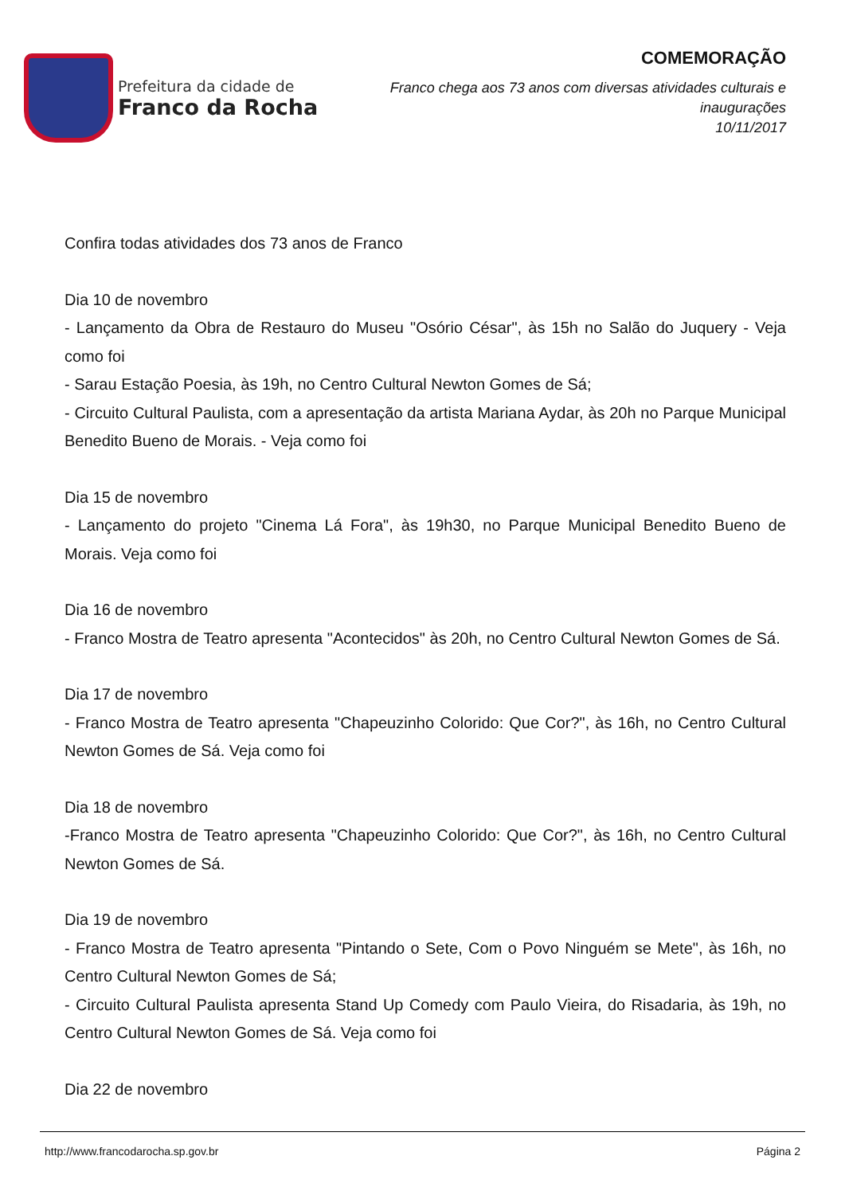Prefeitura da cidade de
Franco da Rocha
COMEMORAÇÃO
Franco chega aos 73 anos com diversas atividades culturais e
inaugurações
10/11/2017
Confira todas atividades dos 73 anos de Franco
Dia 10 de novembro
- Lançamento da Obra de Restauro do Museu "Osório César", às 15h no Salão do Juquery - Veja como foi
- Sarau Estação Poesia, às 19h, no Centro Cultural Newton Gomes de Sá;
- Circuito Cultural Paulista, com a apresentação da artista Mariana Aydar, às 20h no Parque Municipal Benedito Bueno de Morais. - Veja como foi
Dia 15 de novembro
- Lançamento do projeto "Cinema Lá Fora", às 19h30, no Parque Municipal Benedito Bueno de Morais. Veja como foi
Dia 16 de novembro
- Franco Mostra de Teatro apresenta "Acontecidos" às 20h, no Centro Cultural Newton Gomes de Sá.
Dia 17 de novembro
- Franco Mostra de Teatro apresenta "Chapeuzinho Colorido: Que Cor?", às 16h, no Centro Cultural Newton Gomes de Sá. Veja como foi
Dia 18 de novembro
-Franco Mostra de Teatro apresenta "Chapeuzinho Colorido: Que Cor?", às 16h, no Centro Cultural Newton Gomes de Sá.
Dia 19 de novembro
- Franco Mostra de Teatro apresenta "Pintando o Sete, Com o Povo Ninguém se Mete", às 16h, no Centro Cultural Newton Gomes de Sá;
- Circuito Cultural Paulista apresenta Stand Up Comedy com Paulo Vieira, do Risadaria, às 19h, no Centro Cultural Newton Gomes de Sá. Veja como foi
Dia 22 de novembro
http://www.francodarocha.sp.gov.br Página 2